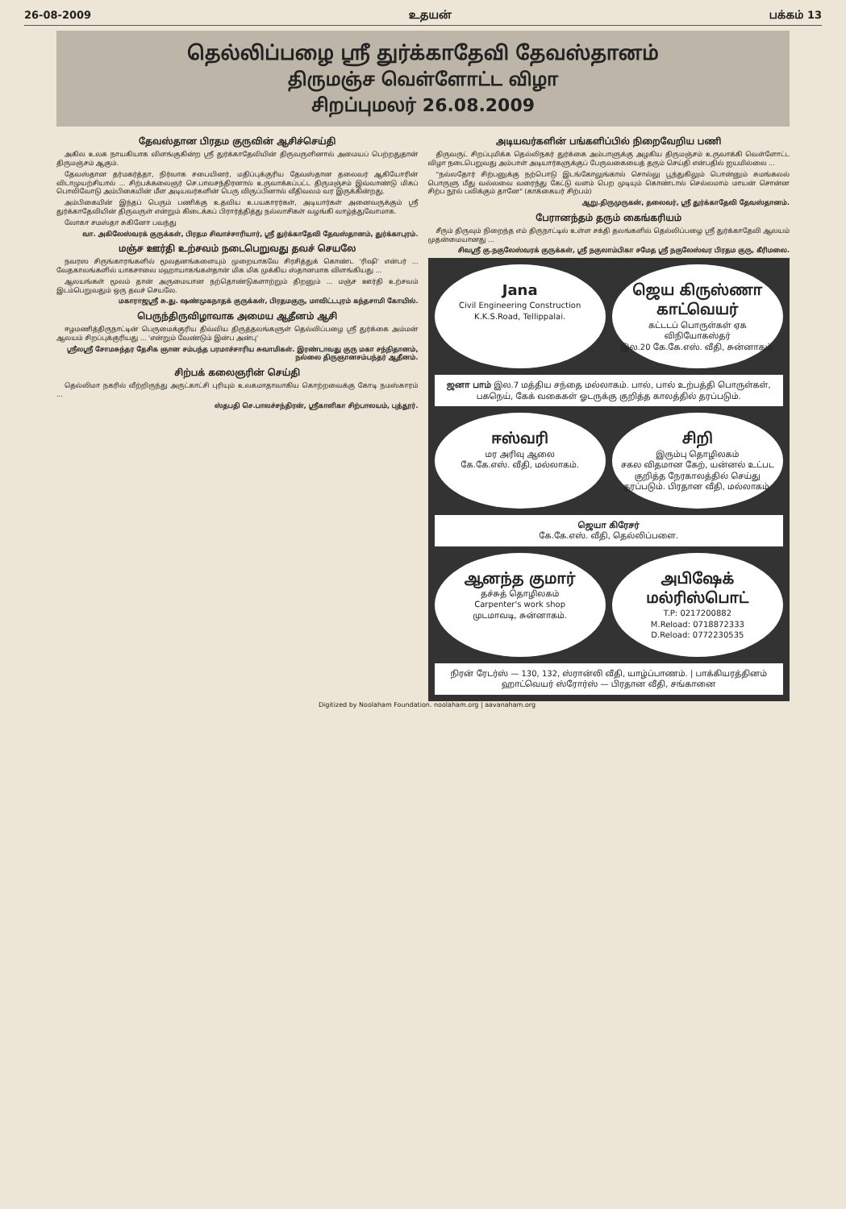26-08-2009 உதயன் பக்கம் 13
தெல்லிப்பழை ஸ்ரீ துர்க்காதேவி தேவஸ்தானம்
திருமஞ்ச வெள்ளோட்ட விழா
சிறப்புமலர் 26.08.2009
தேவஸ்தான பிரதம குருவின் ஆசிச்செய்தி
அகில உலக நாயகியாக விளங்குகின்ற ஸ்ரீ துர்க்காதேவியின் திருவருளினால் அமையப் பெற்றதுதான் திருமஞ்சம் ஆகும்.
தேவஸ்தான தர்மகர்த்தா, நிர்வாக சபையினர், மதிப்புக்குரிய தேவஸ்தான தலைவர் ஆகியோரின் விடாமுயற்சியால் ... சிற்பக்கலைஞர் செ.பாலசந்திரனால் உருவாக்கப்பட்ட திருமஞ்சம் இவ்வாண்டு மிகப் பொலிவோடு அம்பிகையின் மீள அடியவர்களின் பெரு விருப்பினால் வீதிவலம் வர இருக்கின்றது.
அம்பிகையின் இந்தப் பெரும் பணிக்கு உதவிய உபயகாரர்கள், அடியார்கள் அனைவருக்கும் ஸ்ரீ துர்க்காதேவியின் திருவருள் என்றும் கிடைக்கப் பிரார்த்தித்து நல்லாசிகள் வழங்கி வாழ்த்துவோமாக.
லோகா சமஸ்தா சுகினோ பவந்து
வா. அகிலேஸ்வரக் குருக்கள், பிரதம சிவாச்சாரியார், ஸ்ரீ துர்க்காதேவி தேவஸ்தானம், துர்க்காபுரம்.
மஞ்ச ஊர்தி உற்சவம் நடைபெறுவது தவச் செயலே
நவரஸ சிருங்காரங்களில் மூலதனங்களையும் முறையாகவே சிரசித்துக் கொண்ட 'ரிஷி' என்பர் ... வேதகாலங்களில் யாகசாலை மஹாயாகங்கள்தான் மிக மிக முக்கிய ஸ்தானமாக விளங்கியது ...
ஆலயங்கள் மூலம் தான் அருமையான நற்தொண்டுகளாற்றும் திறனும் ... மஞ்ச ஊர்தி உற்சவம் இடம்பெறுவதும் ஒரு தவச் செயலே.
மகாராஜஸ்ரீ சு.து. ஷண்முகநாதக் குருக்கள், பிரதமகுரு, மாவிட்டபுரம் கந்தசாமி கோயில்.
பெருந்திருவிழாவாக அமைய ஆதீனம் ஆசி
ஈழமணித்திருநாட்டின் பெருமைக்குரிய திவ்விய திருத்தலங்களுள் தெல்லிப்பழை ஸ்ரீ துர்க்கை அம்மன் ஆலயம் சிறப்புக்குரியது ... 'என்றும் வேண்டும் இன்ப அன்பு'
ஸ்ரீலஸ்ரீ சோமசுந்தர தேசிக ஞான சம்பந்த பரமாச்சாரிய சுவாமிகள். இரண்டாவது குரு மகா சந்நிதானம், நல்லை திருஞானசம்பந்தர் ஆதீனம்.
சிற்பக் கலைஞரின் செய்தி
தெல்லிமா நகரில் வீற்றிருந்து அருட்காட்சி புரியும் உலகமாதாவாகிய கொற்றவைக்கு கோடி நமஸ்காரம் ...
ஸ்தபதி செ.பாலச்சந்திரன், ஸ்ரீகாளிகா சிற்பாலயம், புத்தூர்.
அடியவர்களின் பங்களிப்பில் நிறைவேறிய பணி
திருவருட் சிறப்புமிக்க தெல்லிநகர் துர்க்கை அம்பாளுக்கு அழகிய திருமஞ்சம் உருவாக்கி வெள்ளோட்ட விழா நடைபெறுவது அம்பாள் அடியார்களுக்குப் பேருவகையைத் தரும் செய்தி என்பதில் ஐயமில்லை ...
"நல்லதோர் சிற்பனுக்கு நற்பொடு இடங்கோலுங்கால் சொல்லு பூந்துகிலும் பொன்னும் சுமங்கலல் பொருளு மீது வல்லவை வரைந்து கேட்டு வளம் பெற முடியும் கொண்டால் செல்லமாம் மாயன் சொன்ன சிற்ப நூல் பலிக்கும் தானே" (காக்கையர் சிற்பம்)
ஆறு.திருமுருகன், தலைவர், ஸ்ரீ துர்க்காதேவி தேவஸ்தானம்.
பேரானந்தம் தரும் கைங்கரியம்
சீரும் திருவும் நிறைந்த எம் திருநாட்டில் உள்ள சக்தி தலங்களில் தெல்லிப்பழை ஸ்ரீ துர்க்காதேவி ஆலயம் முதன்மையானது ...
சிவஸ்ரீ கு.நகுலேஸ்வரக் குருக்கள், ஸ்ரீ நகுலாம்பிகா சமேத ஸ்ரீ நகுலேஸ்வர பிரதம குரு, கீரிமலை.
Jana
Civil Engineering Construction
K.K.S.Road, Tellippalai.
ஜெய கிருஸ்ணா காட்வெயர்
கட்டடப் பொருள்கள் ஏக விநியோகஸ்தர்
இல.20 கே.கே.எஸ். வீதி, சுன்னாகம்.
ஜனா பாம் இல.7 மத்திய சந்தை மல்லாகம். பால், பால் உற்பத்தி பொருள்கள், பகநெய், கேக் வகைகள் ஓடருக்கு குறித்த காலத்தில் தரப்படும்.
ஈஸ்வரி
மர அரிவு ஆலை
கே.கே.எஸ். வீதி, மல்லாகம்.
சிறி
இரும்பு தொழிலகம்
சகல விதமான கேற், யன்னல் உட்பட குறித்த நேரகாலத்தில் செய்து தரப்படும். பிரதான வீதி, மல்லாகம்.
ஜெயா கிரேசர்
கே.கே.எஸ். வீதி, தெல்லிப்பளை.
ஆனந்த குமார்
தச்சுத் தொழிலகம்
Carpenter's work shop
முடமாவடி, சுன்னாகம்.
அபிஷேக் மல்ரிஸ்பொட்
T.P: 0217200882
M.Reload: 0718872333
D.Reload: 0772230535
நிரன் ரேடர்ஸ் — 130, 132, ஸ்ரான்லி வீதி, யாழ்ப்பாணம். | பாக்கியரத்தினம் ஹாட்வெயர் ஸ்ரோர்ஸ் — பிரதான வீதி, சங்கானை
Digitized by Noolaham Foundation. noolaham.org | aavanaham.org